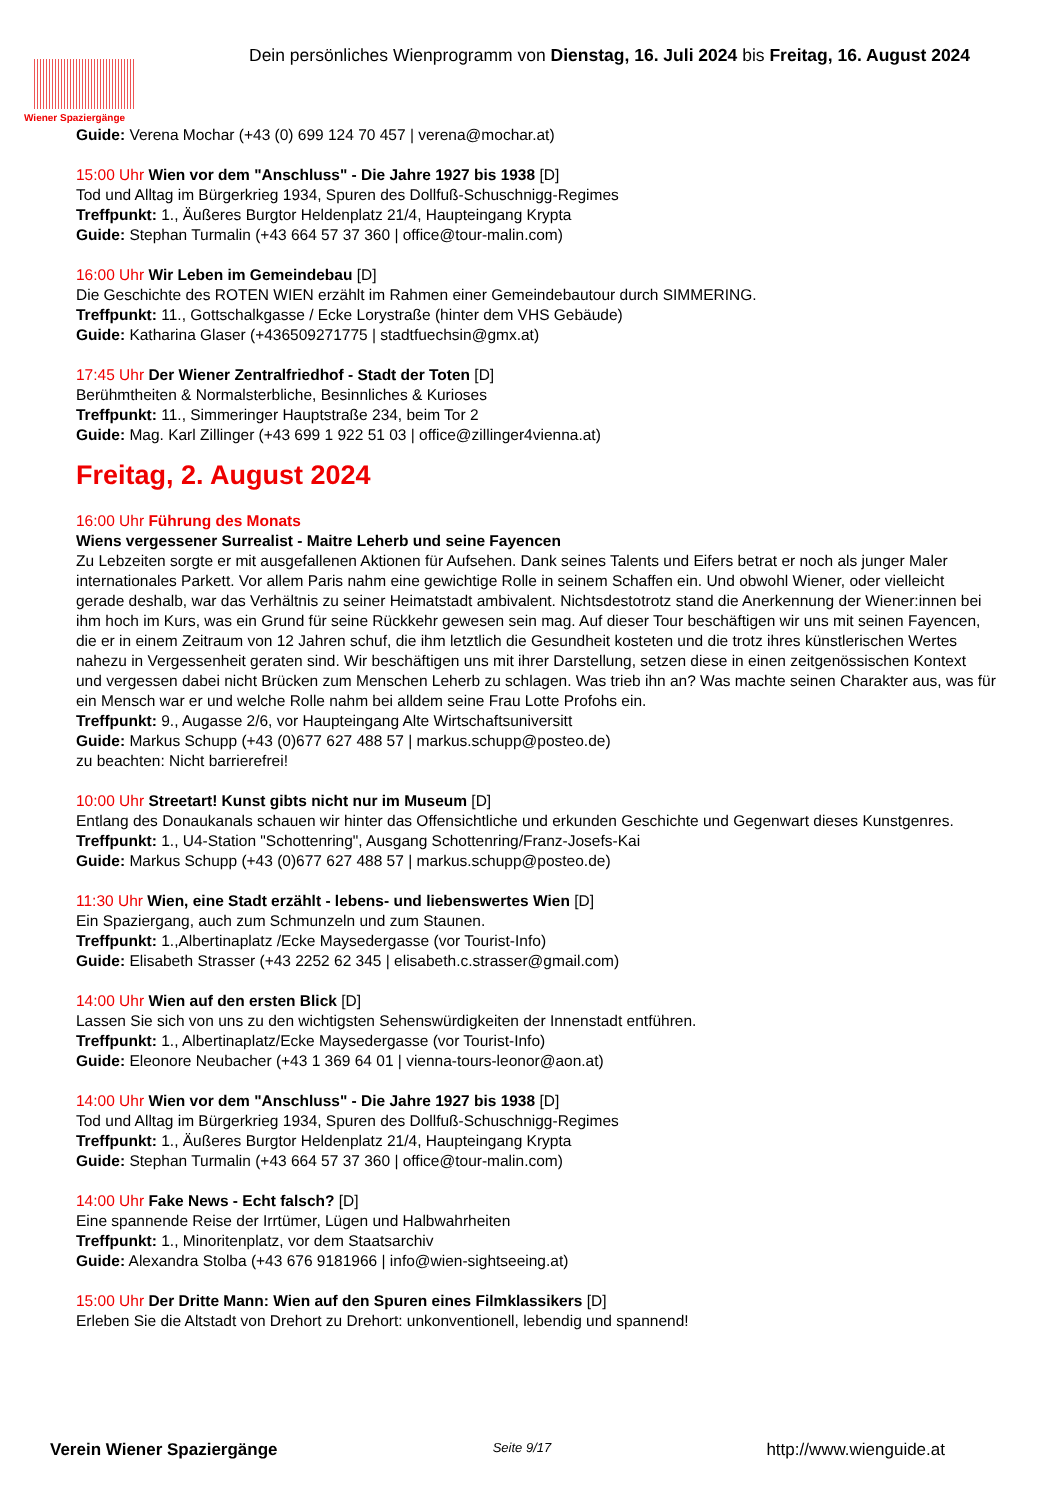Wiener Spaziergänge
Dein persönliches Wienprogramm von Dienstag, 16. Juli 2024 bis Freitag, 16. August 2024
Guide: Verena Mochar (+43 (0) 699 124 70 457 | verena@mochar.at)
15:00 Uhr Wien vor dem "Anschluss" - Die Jahre 1927 bis 1938 [D]
Tod und Alltag im Bürgerkrieg 1934, Spuren des Dollfuß-Schuschnigg-Regimes
Treffpunkt: 1., Äußeres Burgtor Heldenplatz 21/4, Haupteingang Krypta
Guide: Stephan Turmalin (+43 664 57 37 360 | office@tour-malin.com)
16:00 Uhr Wir Leben im Gemeindebau [D]
Die Geschichte des ROTEN WIEN erzählt im Rahmen einer Gemeindebautour durch SIMMERING.
Treffpunkt: 11., Gottschalkgasse / Ecke Lorystraße (hinter dem VHS Gebäude)
Guide: Katharina Glaser (+436509271775 | stadtfuechsin@gmx.at)
17:45 Uhr Der Wiener Zentralfriedhof - Stadt der Toten [D]
Berühmtheiten & Normalsterbliche, Besinnliches & Kurioses
Treffpunkt: 11., Simmeringer Hauptstraße 234, beim Tor 2
Guide: Mag. Karl Zillinger (+43 699 1 922 51 03 | office@zillinger4vienna.at)
Freitag, 2. August 2024
16:00 Uhr Führung des Monats
Wiens vergessener Surrealist - Maitre Leherb und seine Fayencen
Zu Lebzeiten sorgte er mit ausgefallenen Aktionen für Aufsehen. Dank seines Talents und Eifers betrat er noch als junger Maler internationales Parkett. Vor allem Paris nahm eine gewichtige Rolle in seinem Schaffen ein. Und obwohl Wiener, oder vielleicht gerade deshalb, war das Verhältnis zu seiner Heimatstadt ambivalent. Nichtsdestotrotz stand die Anerkennung der Wiener:innen bei ihm hoch im Kurs, was ein Grund für seine Rückkehr gewesen sein mag. Auf dieser Tour beschäftigen wir uns mit seinen Fayencen, die er in einem Zeitraum von 12 Jahren schuf, die ihm letztlich die Gesundheit kosteten und die trotz ihres künstlerischen Wertes nahezu in Vergessenheit geraten sind. Wir beschäftigen uns mit ihrer Darstellung, setzen diese in einen zeitgenössischen Kontext und vergessen dabei nicht Brücken zum Menschen Leherb zu schlagen. Was trieb ihn an? Was machte seinen Charakter aus, was für ein Mensch war er und welche Rolle nahm bei alldem seine Frau Lotte Profohs ein.
Treffpunkt: 9., Augasse 2/6, vor Haupteingang Alte Wirtschaftsuniversitt
Guide: Markus Schupp (+43 (0)677 627 488 57 | markus.schupp@posteo.de)
zu beachten: Nicht barrierefrei!
10:00 Uhr Streetart! Kunst gibts nicht nur im Museum [D]
Entlang des Donaukanals schauen wir hinter das Offensichtliche und erkunden Geschichte und Gegenwart dieses Kunstgenres.
Treffpunkt: 1., U4-Station "Schottenring", Ausgang Schottenring/Franz-Josefs-Kai
Guide: Markus Schupp (+43 (0)677 627 488 57 | markus.schupp@posteo.de)
11:30 Uhr Wien, eine Stadt erzählt - lebens- und liebenswertes Wien [D]
Ein Spaziergang, auch zum Schmunzeln und zum Staunen.
Treffpunkt: 1.,Albertinaplatz /Ecke Maysedergasse (vor Tourist-Info)
Guide: Elisabeth Strasser (+43 2252 62 345 | elisabeth.c.strasser@gmail.com)
14:00 Uhr Wien auf den ersten Blick [D]
Lassen Sie sich von uns zu den wichtigsten Sehenswürdigkeiten der Innenstadt entführen.
Treffpunkt: 1., Albertinaplatz/Ecke Maysedergasse (vor Tourist-Info)
Guide: Eleonore Neubacher (+43 1 369 64 01 | vienna-tours-leonor@aon.at)
14:00 Uhr Wien vor dem "Anschluss" - Die Jahre 1927 bis 1938 [D]
Tod und Alltag im Bürgerkrieg 1934, Spuren des Dollfuß-Schuschnigg-Regimes
Treffpunkt: 1., Äußeres Burgtor Heldenplatz 21/4, Haupteingang Krypta
Guide: Stephan Turmalin (+43 664 57 37 360 | office@tour-malin.com)
14:00 Uhr Fake News - Echt falsch? [D]
Eine spannende Reise der Irrtümer, Lügen und Halbwahrheiten
Treffpunkt: 1., Minoritenplatz, vor dem Staatsarchiv
Guide: Alexandra Stolba (+43 676 9181966 | info@wien-sightseeing.at)
15:00 Uhr Der Dritte Mann: Wien auf den Spuren eines Filmklassikers [D]
Erleben Sie die Altstadt von Drehort zu Drehort: unkonventionell, lebendig und spannend!
Verein Wiener Spaziergänge Seite 9/17 http://www.wienguide.at